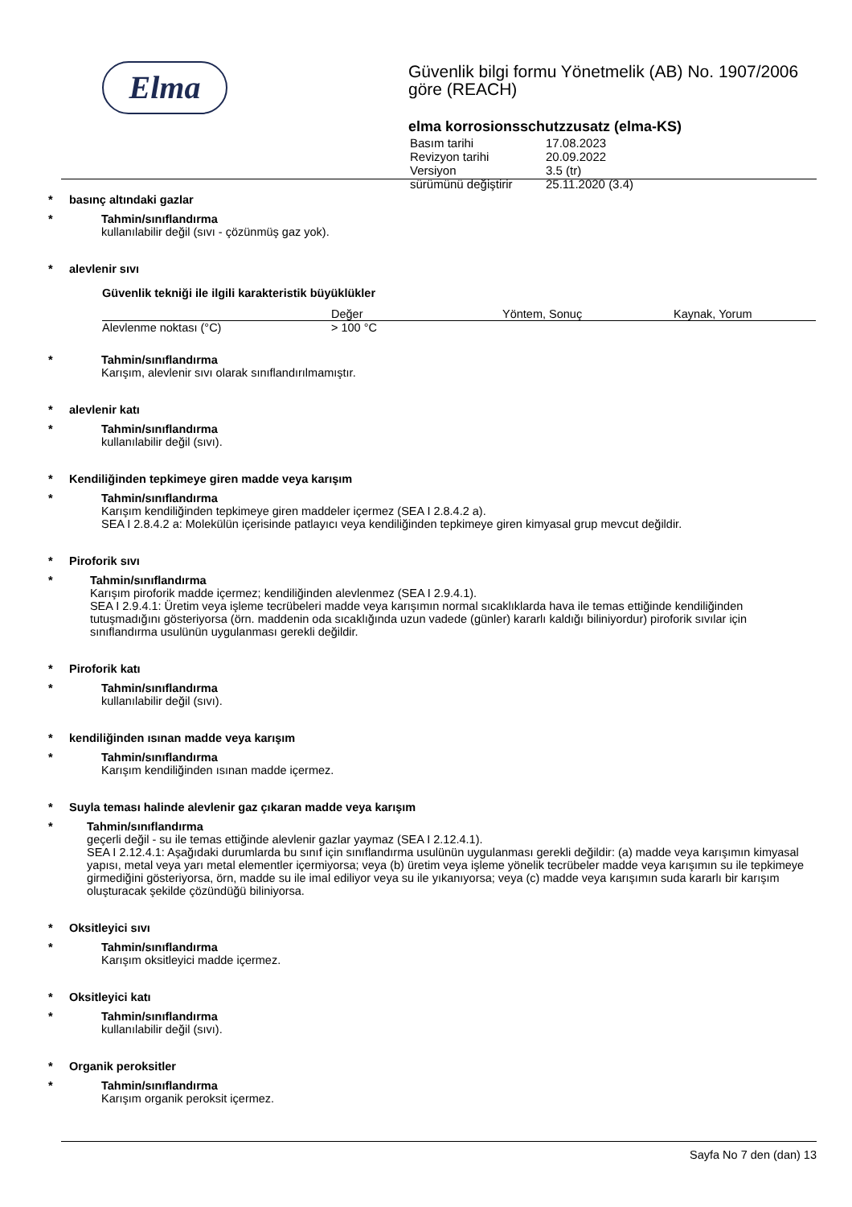Elma
Güvenlik bilgi formu Yönetmelik (AB) No. 1907/2006 göre (REACH)
elma korrosionsschutzzusatz (elma-KS)
| Basım tarihi | 17.08.2023 |
| Revizyon tarihi | 20.09.2022 |
| Versiyon | 3.5 (tr) |
| sürümünü değiştirir | 25.11.2020 (3.4) |
* basınç altındaki gazlar
*
Tahmin/sınıflandırma
kullanılabilir değil (sıvı - çözünmüş gaz yok).
* alevlenir sıvı
Güvenlik tekniği ile ilgili karakteristik büyüklükler
| | Değer | Yöntem, Sonuç | Kaynak, Yorum |
| --- | --- | --- | --- |
| Alevlenme noktası (°C) | > 100 °C | | |
*
Tahmin/sınıflandırma
Karışım, alevlenir sıvı olarak sınıflandırılmamıştır.
* alevlenir katı
*
Tahmin/sınıflandırma
kullanılabilir değil (sıvı).
* Kendiliğinden tepkimeye giren madde veya karışım
*
Tahmin/sınıflandırma
Karışım kendiliğinden tepkimeye giren maddeler içermez (SEA I 2.8.4.2 a).
SEA I 2.8.4.2 a: Molekülün içerisinde patlayıcı veya kendiliğinden tepkimeye giren kimyasal grup mevcut değildir.
* Piroforik sıvı
*
Tahmin/sınıflandırma
Karışım piroforik madde içermez; kendiliğinden alevlenmez (SEA I 2.9.4.1).
SEA I 2.9.4.1: Üretim veya işleme tecrübeleri madde veya karışımın normal sıcaklıklarda hava ile temas ettiğinde kendiliğinden tutuşmadığını gösteriyorsa (örn. maddenin oda sıcaklığında uzun vadede (günler) kararlı kaldığı biliniyordur) piroforik sıvılar için sınıflandırma usulünün uygulanması gerekli değildir.
* Piroforik katı
*
Tahmin/sınıflandırma
kullanılabilir değil (sıvı).
* kendiliğinden ısınan madde veya karışım
*
Tahmin/sınıflandırma
Karışım kendiliğinden ısınan madde içermez.
* Suyla teması halinde alevlenir gaz çıkaran madde veya karışım
*
Tahmin/sınıflandırma
geçerli değil - su ile temas ettiğinde alevlenir gazlar yaymaz (SEA I 2.12.4.1).
SEA I 2.12.4.1: Aşağıdaki durumlarda bu sınıf için sınıflandırma usulünün uygulanması gerekli değildir: (a) madde veya karışımın kimyasal yapısı, metal veya yarı metal elementler içermiyorsa; veya (b) üretim veya işleme yönelik tecrübeler madde veya karışımın su ile tepkimeye girmediğini gösteriyorsa, örn, madde su ile imal ediliyor veya su ile yıkanıyorsa; veya (c) madde veya karışımın suda kararlı bir karışım oluşturacak şekilde çözündüğü biliniyorsa.
* Oksitleyici sıvı
*
Tahmin/sınıflandırma
Karışım oksitleyici madde içermez.
* Oksitleyici katı
*
Tahmin/sınıflandırma
kullanılabilir değil (sıvı).
* Organik peroksitler
*
Tahmin/sınıflandırma
Karışım organik peroksit içermez.
Sayfa No 7 den (dan) 13